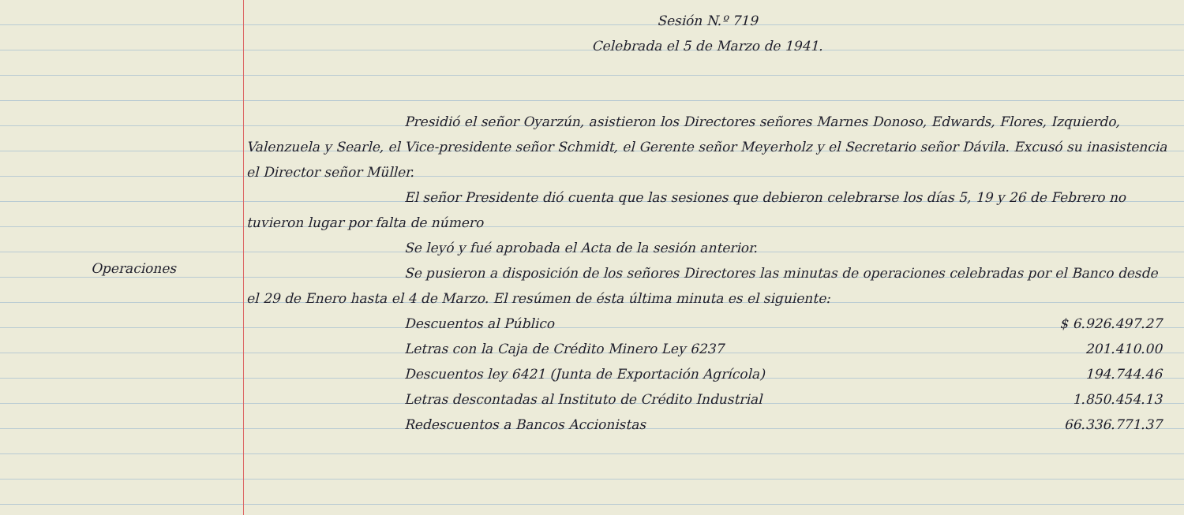Operaciones
Sesión N.º 719
Celebrada el 5 de Marzo de 1941.
Presidió el señor Oyarzún, asistieron los Directores señores Marnes Donoso, Edwards, Flores, Izquierdo, Valenzuela y Searle, el Vice-presidente señor Schmidt, el Gerente señor Meyerholz y el Secretario señor Dávila. Excusó su inasistencia el Director señor Müller.
El señor Presidente dió cuenta que las sesiones que debieron celebrarse los días 5, 19 y 26 de Febrero no tuvieron lugar por falta de número
Se leyó y fué aprobada el Acta de la sesión anterior.
Se pusieron a disposición de los señores Directores las minutas de operaciones celebradas por el Banco desde el 29 de Enero hasta el 4 de Marzo. El resúmen de ésta última minuta es el siguiente:
| Descuentos al Público | $ 6.926.497.27 |
| Letras con la Caja de Crédito Minero Ley 6237 | 201.410.00 |
| Descuentos ley 6421 (Junta de Exportación Agrícola) | 194.744.46 |
| Letras descontadas al Instituto de Crédito Industrial | 1.850.454.13 |
| Redescuentos a Bancos Accionistas | 66.336.771.37 |